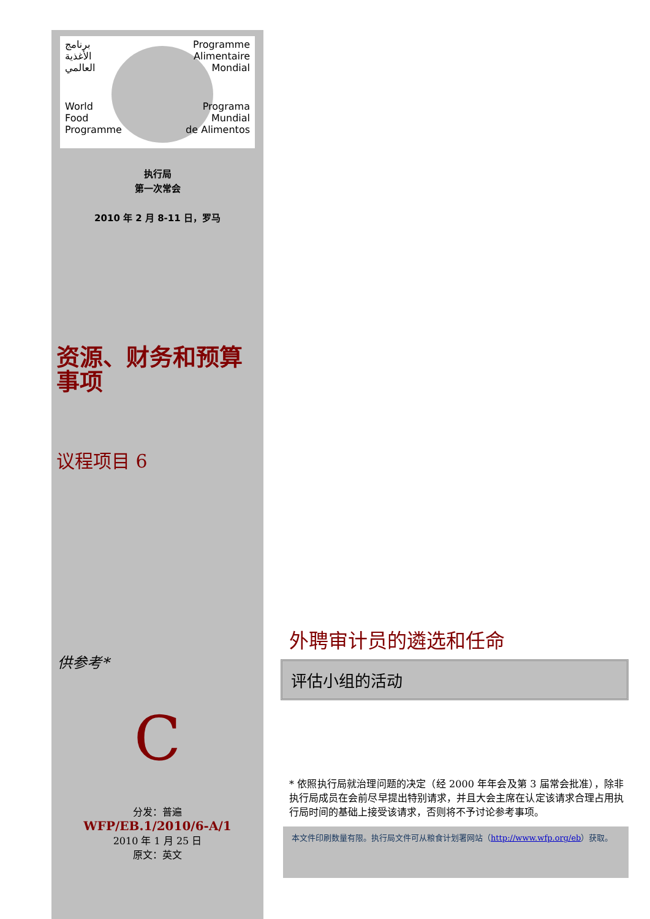برنامج
الأغذية
العالمي
Programme
Alimentaire
Mondial
World
Food
Programme
Programa
Mundial
de Alimentos
执行局
第一次常会
2010 年 2 月 8-11 日，罗马
资源、财务和预算事项
议程项目 6
供参考*
C
分发：普遍
WFP/EB.1/2010/6-A/1
2010 年 1 月 25 日
原文：英文
外聘审计员的遴选和任命
评估小组的活动
* 依照执行局就治理问题的决定（经 2000 年年会及第 3 届常会批准），除非执行局成员在会前尽早提出特别请求，并且大会主席在认定该请求合理占用执行局时间的基础上接受该请求，否则将不予讨论参考事项。
本文件印刷数量有限。执行局文件可从粮食计划署网站（http://www.wfp.org/eb）获取。